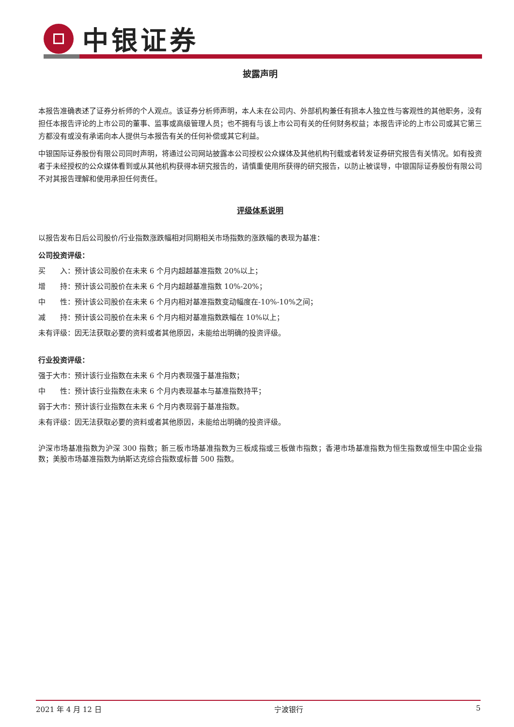中银证券
披露声明
本报告准确表述了证券分析师的个人观点。该证券分析师声明，本人未在公司内、外部机构兼任有损本人独立性与客观性的其他职务，没有担任本报告评论的上市公司的董事、监事或高级管理人员；也不拥有与该上市公司有关的任何财务权益；本报告评论的上市公司或其它第三方都没有或没有承诺向本人提供与本报告有关的任何补偿或其它利益。
中银国际证券股份有限公司同时声明，将通过公司网站披露本公司授权公众媒体及其他机构刊载或者转发证券研究报告有关情况。如有投资者于未经授权的公众媒体看到或从其他机构获得本研究报告的，请慎重使用所获得的研究报告，以防止被误导，中银国际证券股份有限公司不对其报告理解和使用承担任何责任。
评级体系说明
以报告发布日后公司股价/行业指数涨跌幅相对同期相关市场指数的涨跌幅的表现为基准：
公司投资评级：
买　　入：预计该公司股价在未来 6 个月内超越基准指数 20%以上；
增　　持：预计该公司股价在未来 6 个月内超越基准指数 10%-20%；
中　　性：预计该公司股价在未来 6 个月内相对基准指数变动幅度在-10%-10%之间；
减　　持：预计该公司股价在未来 6 个月内相对基准指数跌幅在 10%以上；
未有评级：因无法获取必要的资料或者其他原因，未能给出明确的投资评级。
行业投资评级：
强于大市：预计该行业指数在未来 6 个月内表现强于基准指数；
中　　性：预计该行业指数在未来 6 个月内表现基本与基准指数持平；
弱于大市：预计该行业指数在未来 6 个月内表现弱于基准指数。
未有评级：因无法获取必要的资料或者其他原因，未能给出明确的投资评级。
沪深市场基准指数为沪深 300 指数；新三板市场基准指数为三板成指或三板做市指数；香港市场基准指数为恒生指数或恒生中国企业指数；美股市场基准指数为纳斯达克综合指数或标普 500 指数。
2021 年 4 月 12 日 宁波银行 5